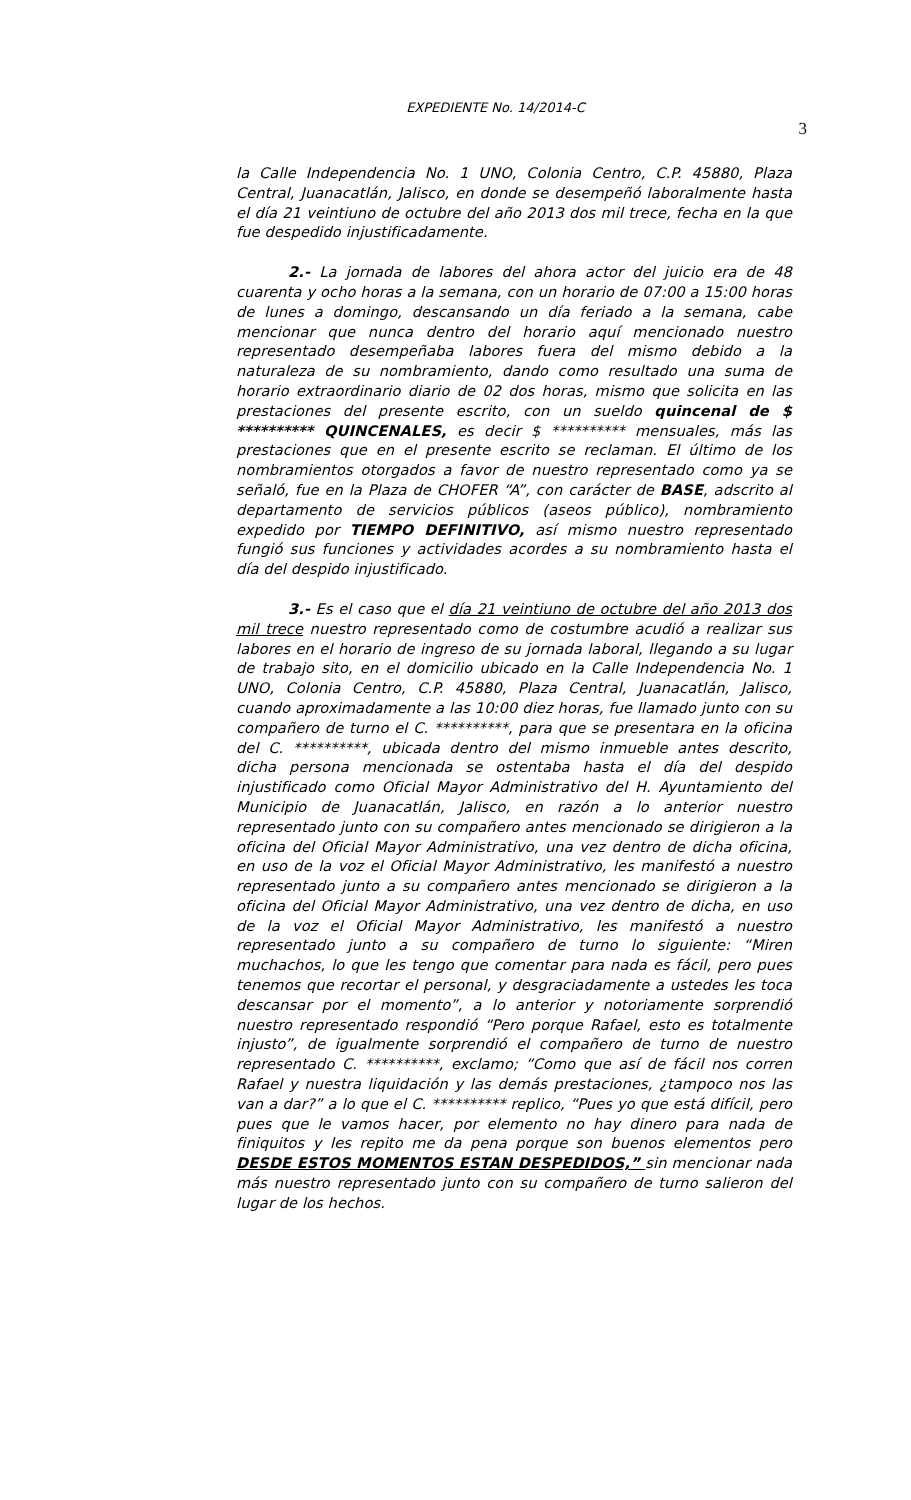EXPEDIENTE No. 14/2014-C
3
la Calle Independencia No. 1 UNO, Colonia Centro, C.P. 45880, Plaza Central, Juanacatlán, Jalisco, en donde se desempeñó laboralmente hasta el día 21 veintiuno de octubre del año 2013 dos mil trece, fecha en la que fue despedido injustificadamente.
2.- La jornada de labores del ahora actor del juicio era de 48 cuarenta y ocho horas a la semana, con un horario de 07:00 a 15:00 horas de lunes a domingo, descansando un día feriado a la semana, cabe mencionar que nunca dentro del horario aquí mencionado nuestro representado desempeñaba labores fuera del mismo debido a la naturaleza de su nombramiento, dando como resultado una suma de horario extraordinario diario de 02 dos horas, mismo que solicita en las prestaciones del presente escrito, con un sueldo quincenal de $ ********** QUINCENALES, es decir $ ********** mensuales, más las prestaciones que en el presente escrito se reclaman. El último de los nombramientos otorgados a favor de nuestro representado como ya se señaló, fue en la Plaza de CHOFER “A”, con carácter de BASE, adscrito al departamento de servicios públicos (aseos público), nombramiento expedido por TIEMPO DEFINITIVO, así mismo nuestro representado fungió sus funciones y actividades acordes a su nombramiento hasta el día del despido injustificado.
3.- Es el caso que el día 21 veintiuno de octubre del año 2013 dos mil trece nuestro representado como de costumbre acudió a realizar sus labores en el horario de ingreso de su jornada laboral, llegando a su lugar de trabajo sito, en el domicilio ubicado en la Calle Independencia No. 1 UNO, Colonia Centro, C.P. 45880, Plaza Central, Juanacatlán, Jalisco, cuando aproximadamente a las 10:00 diez horas, fue llamado junto con su compañero de turno el C. **********, para que se presentara en la oficina del C. **********, ubicada dentro del mismo inmueble antes descrito, dicha persona mencionada se ostentaba hasta el día del despido injustificado como Oficial Mayor Administrativo del H. Ayuntamiento del Municipio de Juanacatlán, Jalisco, en razón a lo anterior nuestro representado junto con su compañero antes mencionado se dirigieron a la oficina del Oficial Mayor Administrativo, una vez dentro de dicha oficina, en uso de la voz el Oficial Mayor Administrativo, les manifestó a nuestro representado junto a su compañero antes mencionado se dirigieron a la oficina del Oficial Mayor Administrativo, una vez dentro de dicha, en uso de la voz el Oficial Mayor Administrativo, les manifestó a nuestro representado junto a su compañero de turno lo siguiente: “Miren muchachos, lo que les tengo que comentar para nada es fácil, pero pues tenemos que recortar el personal, y desgraciadamente a ustedes les toca descansar por el momento”, a lo anterior y notoriamente sorprendió nuestro representado respondió “Pero porque Rafael, esto es totalmente injusto”, de igualmente sorprendió el compañero de turno de nuestro representado C. **********, exclamo; “Como que así de fácil nos corren Rafael y nuestra liquidación y las demás prestaciones, ¿tampoco nos las van a dar?” a lo que el C. ********** replico, “Pues yo que está difícil, pero pues que le vamos hacer, por elemento no hay dinero para nada de finiquitos y les repito me da pena porque son buenos elementos pero DESDE ESTOS MOMENTOS ESTAN DESPEDIDOS,” sin mencionar nada más nuestro representado junto con su compañero de turno salieron del lugar de los hechos.